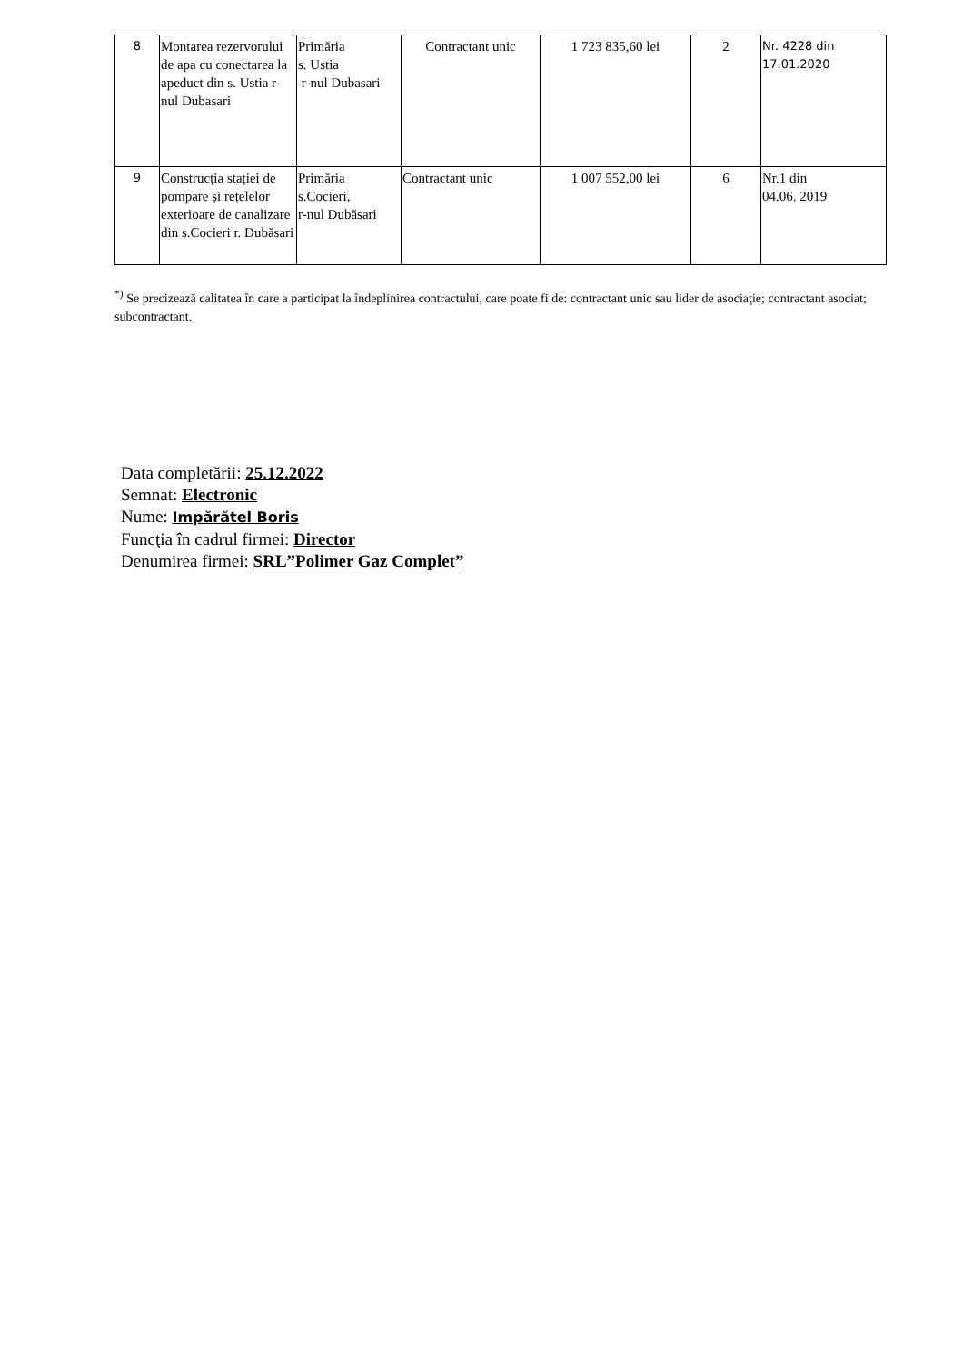| 8 | Montarea rezervorului de apa cu conectarea la apeduct din s. Ustia r-nul Dubasari | Primăria s. Ustia r-nul Dubasari | Contractant unic | 1 723 835,60 lei | 2 | Nr. 4228 din 17.01.2020 |
| 9 | Construcția stației de pompare și rețelelor exterioare de canalizare din s.Cocieri r. Dubăsari | Primăria s.Cocieri, r-nul Dubăsari | Contractant unic | 1 007 552,00 lei | 6 | Nr.1 din 04.06. 2019 |
<sup>*)</sup> Se precizează calitatea în care a participat la îndeplinirea contractului, care poate fi de: contractant unic sau lider de asociaţie; contractant asociat; subcontractant.
Data completării: 25.12.2022
Semnat: Electronic
Nume: Impărătel Boris
Funcţia în cadrul firmei: Director
Denumirea firmei: SRL”Polimer Gaz Complet”